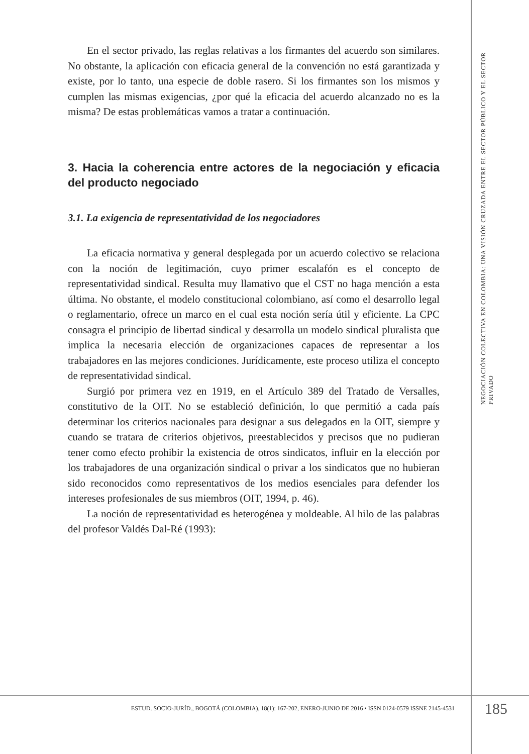En el sector privado, las reglas relativas a los firmantes del acuerdo son similares. No obstante, la aplicación con eficacia general de la convención no está garantizada y existe, por lo tanto, una especie de doble rasero. Si los firmantes son los mismos y cumplen las mismas exigencias, ¿por qué la eficacia del acuerdo alcanzado no es la misma? De estas problemáticas vamos a tratar a continuación.
3. Hacia la coherencia entre actores de la negociación y eficacia del producto negociado
3.1. La exigencia de representatividad de los negociadores
La eficacia normativa y general desplegada por un acuerdo colectivo se relaciona con la noción de legitimación, cuyo primer escalafón es el concepto de representatividad sindical. Resulta muy llamativo que el CST no haga mención a esta última. No obstante, el modelo constitucional colombiano, así como el desarrollo legal o reglamentario, ofrece un marco en el cual esta noción sería útil y eficiente. La CPC consagra el principio de libertad sindical y desarrolla un modelo sindical pluralista que implica la necesaria elección de organizaciones capaces de representar a los trabajadores en las mejores condiciones. Jurídicamente, este proceso utiliza el concepto de representatividad sindical.
Surgió por primera vez en 1919, en el Artículo 389 del Tratado de Versalles, constitutivo de la OIT. No se estableció definición, lo que permitió a cada país determinar los criterios nacionales para designar a sus delegados en la OIT, siempre y cuando se tratara de criterios objetivos, preestablecidos y precisos que no pudieran tener como efecto prohibir la existencia de otros sindicatos, influir en la elección por los trabajadores de una organización sindical o privar a los sindicatos que no hubieran sido reconocidos como representativos de los medios esenciales para defender los intereses profesionales de sus miembros (OIT, 1994, p. 46).
La noción de representatividad es heterogénea y moldeable. Al hilo de las palabras del profesor Valdés Dal-Ré (1993):
NEGOCIACIÓN COLECTIVA EN COLOMBIA: UNA VISIÓN CRUZADA ENTRE EL SECTOR PÚBLICO Y EL SECTOR PRIVADO
ESTUD. SOCIO-JURÍD., BOGOTÁ (COLOMBIA), 18(1): 167-202, ENERO-JUNIO DE 2016 • ISSN 0124-0579 ISSNE 2145-4531
185